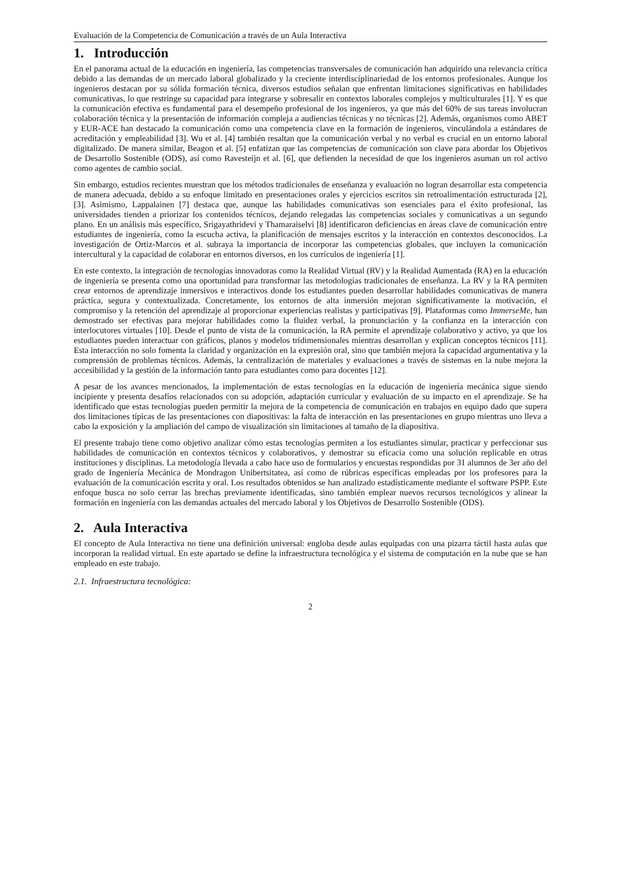Evaluación de la Competencia de Comunicación a través de un Aula Interactiva
1. Introducción
En el panorama actual de la educación en ingeniería, las competencias transversales de comunicación han adquirido una relevancia crítica debido a las demandas de un mercado laboral globalizado y la creciente interdisciplinariedad de los entornos profesionales. Aunque los ingenieros destacan por su sólida formación técnica, diversos estudios señalan que enfrentan limitaciones significativas en habilidades comunicativas, lo que restringe su capacidad para integrarse y sobresalir en contextos laborales complejos y multiculturales [1]. Y es que la comunicación efectiva es fundamental para el desempeño profesional de los ingenieros, ya que más del 60% de sus tareas involucran colaboración técnica y la presentación de información compleja a audiencias técnicas y no técnicas [2]. Además, organismos como ABET y EUR-ACE han destacado la comunicación como una competencia clave en la formación de ingenieros, vinculándola a estándares de acreditación y empleabilidad [3]. Wu et al. [4] también resaltan que la comunicación verbal y no verbal es crucial en un entorno laboral digitalizado. De manera similar, Beagon et al. [5] enfatizan que las competencias de comunicación son clave para abordar los Objetivos de Desarrollo Sostenible (ODS), así como Ravesteijn et al. [6], que defienden la necesidad de que los ingenieros asuman un rol activo como agentes de cambio social.
Sin embargo, estudios recientes muestran que los métodos tradicionales de enseñanza y evaluación no logran desarrollar esta competencia de manera adecuada, debido a su enfoque limitado en presentaciones orales y ejercicios escritos sin retroalimentación estructurada [2], [3]. Asimismo, Lappalainen [7] destaca que, aunque las habilidades comunicativas son esenciales para el éxito profesional, las universidades tienden a priorizar los contenidos técnicos, dejando relegadas las competencias sociales y comunicativas a un segundo plano. En un análisis más específico, Srigayathridevi y Thamaraiselvi [8] identificaron deficiencias en áreas clave de comunicación entre estudiantes de ingeniería, como la escucha activa, la planificación de mensajes escritos y la interacción en contextos desconocidos. La investigación de Ortiz-Marcos et al. subraya la importancia de incorporar las competencias globales, que incluyen la comunicación intercultural y la capacidad de colaborar en entornos diversos, en los currículos de ingeniería [1].
En este contexto, la integración de tecnologías innovadoras como la Realidad Virtual (RV) y la Realidad Aumentada (RA) en la educación de ingeniería se presenta como una oportunidad para transformar las metodologías tradicionales de enseñanza. La RV y la RA permiten crear entornos de aprendizaje inmersivos e interactivos donde los estudiantes pueden desarrollar habilidades comunicativas de manera práctica, segura y contextualizada. Concretamente, los entornos de alta inmersión mejoran significativamente la motivación, el compromiso y la retención del aprendizaje al proporcionar experiencias realistas y participativas [9]. Plataformas como ImmerseMe, han demostrado ser efectivas para mejorar habilidades como la fluidez verbal, la pronunciación y la confianza en la interacción con interlocutores virtuales [10]. Desde el punto de vista de la comunicación, la RA permite el aprendizaje colaborativo y activo, ya que los estudiantes pueden interactuar con gráficos, planos y modelos tridimensionales mientras desarrollan y explican conceptos técnicos [11]. Esta interacción no solo fomenta la claridad y organización en la expresión oral, sino que también mejora la capacidad argumentativa y la comprensión de problemas técnicos. Además, la centralización de materiales y evaluaciones a través de sistemas en la nube mejora la accesibilidad y la gestión de la información tanto para estudiantes como para docentes [12].
A pesar de los avances mencionados, la implementación de estas tecnologías en la educación de ingeniería mecánica sigue siendo incipiente y presenta desafíos relacionados con su adopción, adaptación curricular y evaluación de su impacto en el aprendizaje. Se ha identificado que estas tecnologías pueden permitir la mejora de la competencia de comunicación en trabajos en equipo dado que supera dos limitaciones típicas de las presentaciones con diapositivas: la falta de interacción en las presentaciones en grupo mientras uno lleva a cabo la exposición y la ampliación del campo de visualización sin limitaciones al tamaño de la diapositiva.
El presente trabajo tiene como objetivo analizar cómo estas tecnologías permiten a los estudiantes simular, practicar y perfeccionar sus habilidades de comunicación en contextos técnicos y colaborativos, y demostrar su eficacia como una solución replicable en otras instituciones y disciplinas. La metodología llevada a cabo hace uso de formularios y encuestas respondidas por 31 alumnos de 3er año del grado de Ingeniería Mecánica de Mondragon Unibertsitatea, así como de rúbricas específicas empleadas por los profesores para la evaluación de la comunicación escrita y oral. Los resultados obtenidos se han analizado estadísticamente mediante el software PSPP. Este enfoque busca no solo cerrar las brechas previamente identificadas, sino también emplear nuevos recursos tecnológicos y alinear la formación en ingeniería con las demandas actuales del mercado laboral y los Objetivos de Desarrollo Sostenible (ODS).
2. Aula Interactiva
El concepto de Aula Interactiva no tiene una definición universal: engloba desde aulas equipadas con una pizarra táctil hasta aulas que incorporan la realidad virtual. En este apartado se define la infraestructura tecnológica y el sistema de computación en la nube que se han empleado en este trabajo.
2.1. Infraestructura tecnológica:
2